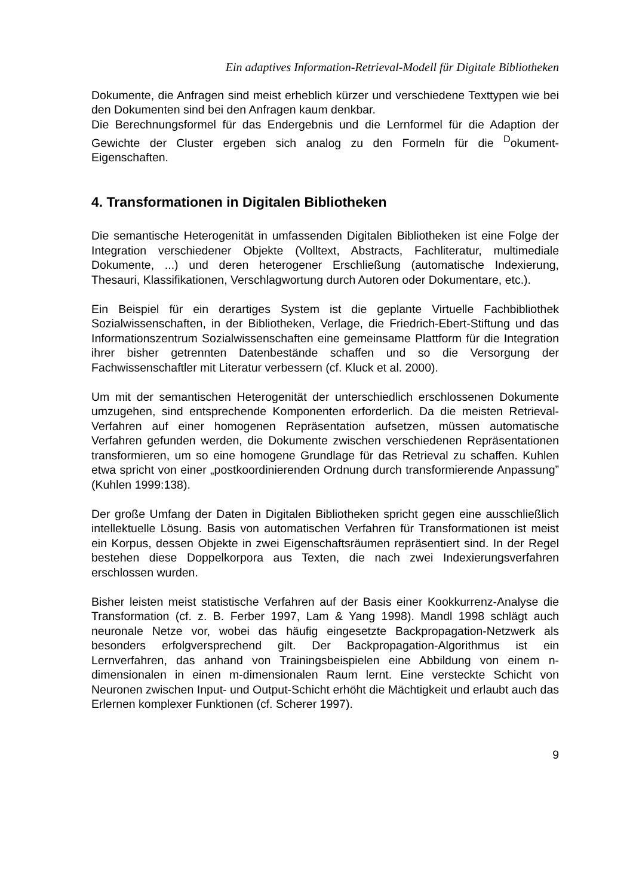Ein adaptives Information-Retrieval-Modell für Digitale Bibliotheken
Dokumente, die Anfragen sind meist erheblich kürzer und verschiedene Texttypen wie bei den Dokumenten sind bei den Anfragen kaum denkbar.
Die Berechnungsformel für das Endergebnis und die Lernformel für die Adaption der Gewichte der Cluster ergeben sich analog zu den Formeln für die <sup>D</sup>okument-Eigenschaften.
4. Transformationen in Digitalen Bibliotheken
Die semantische Heterogenität in umfassenden Digitalen Bibliotheken ist eine Folge der Integration verschiedener Objekte (Volltext, Abstracts, Fachliteratur, multimediale Dokumente, ...) und deren heterogener Erschließung (automatische Indexierung, Thesauri, Klassifikationen, Verschlagwortung durch Autoren oder Dokumentare, etc.).
Ein Beispiel für ein derartiges System ist die geplante Virtuelle Fachbibliothek Sozialwissenschaften, in der Bibliotheken, Verlage, die Friedrich-Ebert-Stiftung und das Informationszentrum Sozialwissenschaften eine gemeinsame Plattform für die Integration ihrer bisher getrennten Datenbestände schaffen und so die Versorgung der Fachwissenschaftler mit Literatur verbessern (cf. Kluck et al. 2000).
Um mit der semantischen Heterogenität der unterschiedlich erschlossenen Dokumente umzugehen, sind entsprechende Komponenten erforderlich. Da die meisten Retrieval-Verfahren auf einer homogenen Repräsentation aufsetzen, müssen automatische Verfahren gefunden werden, die Dokumente zwischen verschiedenen Repräsentationen transformieren, um so eine homogene Grundlage für das Retrieval zu schaffen. Kuhlen etwa spricht von einer „postkoordinierenden Ordnung durch transformierende Anpassung” (Kuhlen 1999:138).
Der große Umfang der Daten in Digitalen Bibliotheken spricht gegen eine ausschließlich intellektuelle Lösung. Basis von automatischen Verfahren für Transformationen ist meist ein Korpus, dessen Objekte in zwei Eigenschaftsräumen repräsentiert sind. In der Regel bestehen diese Doppelkorpora aus Texten, die nach zwei Indexierungsverfahren erschlossen wurden.
Bisher leisten meist statistische Verfahren auf der Basis einer Kookkurrenz-Analyse die Transformation (cf. z. B. Ferber 1997, Lam & Yang 1998). Mandl 1998 schlägt auch neuronale Netze vor, wobei das häufig eingesetzte Backpropagation-Netzwerk als besonders erfolgversprechend gilt. Der Backpropagation-Algorithmus ist ein Lernverfahren, das anhand von Trainingsbeispielen eine Abbildung von einem n-dimensionalen in einen m-dimensionalen Raum lernt. Eine versteckte Schicht von Neuronen zwischen Input- und Output-Schicht erhöht die Mächtigkeit und erlaubt auch das Erlernen komplexer Funktionen (cf. Scherer 1997).
9